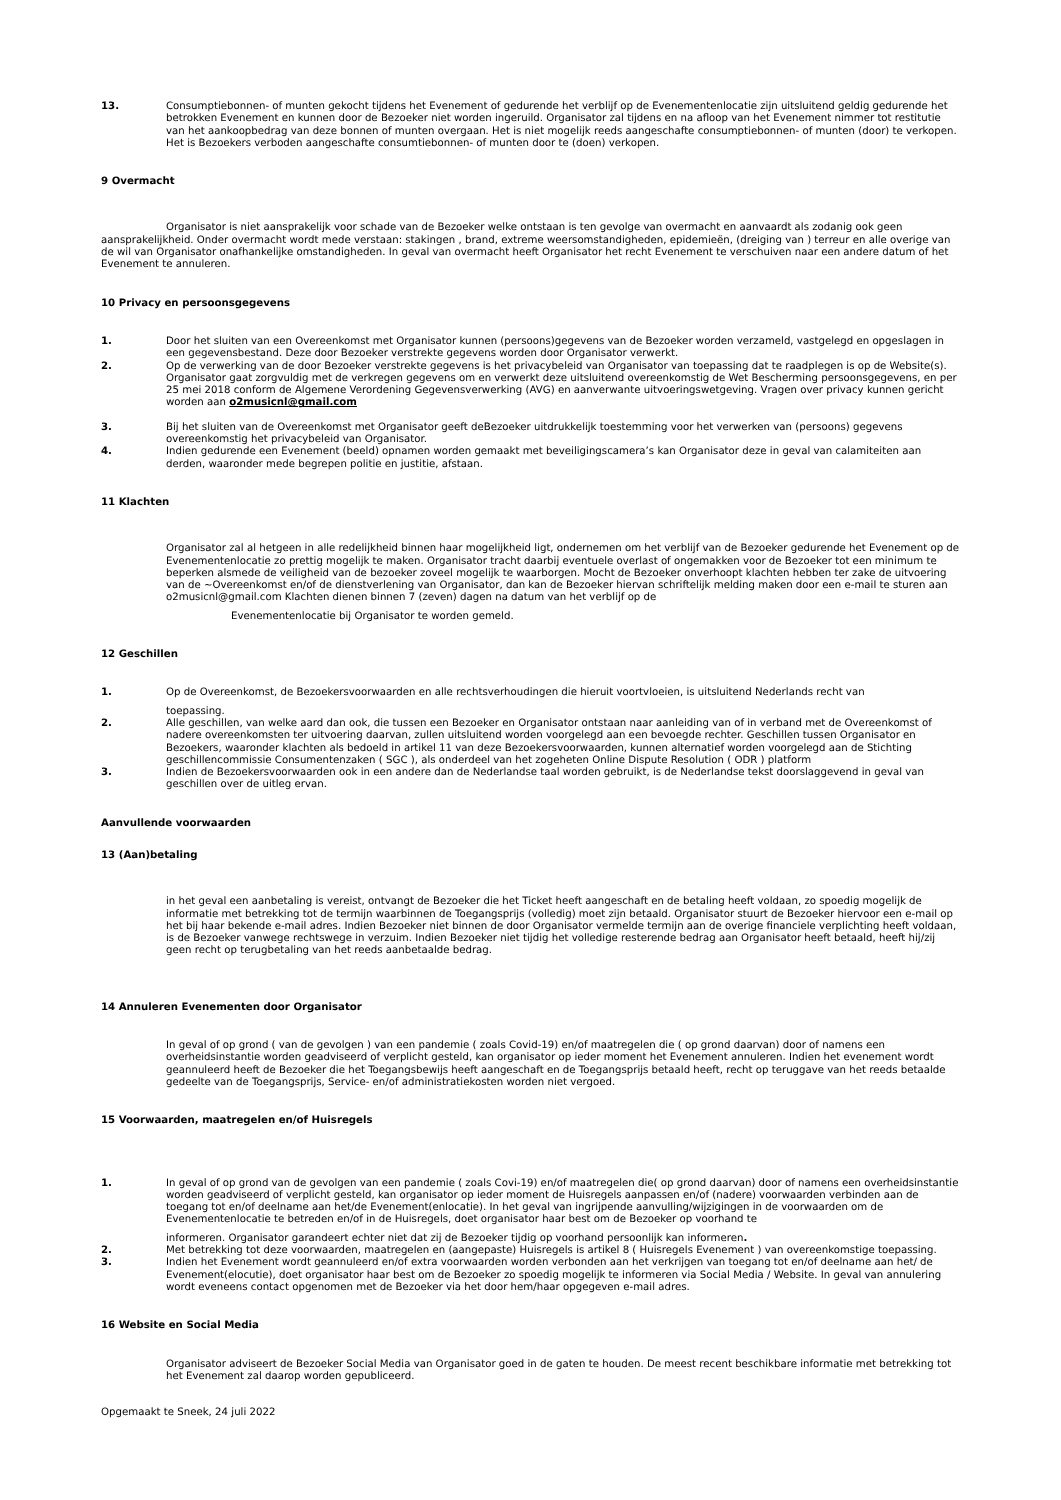13. Consumptiebonnen- of munten gekocht tijdens het Evenement of gedurende het verblijf op de Evenementenlocatie zijn uitsluitend geldig gedurende het betrokken Evenement en kunnen door de Bezoeker niet worden ingeruild. Organisator zal tijdens en na afloop van het Evenement nimmer tot restitutie van het aankoopbedrag van deze bonnen of munten overgaan. Het is niet mogelijk reeds aangeschafte consumptiebonnen- of munten (door) te verkopen. Het is Bezoekers verboden aangeschafte consumtiebonnen- of munten door te (doen) verkopen.
9 Overmacht
Organisator is niet aansprakelijk voor schade van de Bezoeker welke ontstaan is ten gevolge van overmacht en aanvaardt als zodanig ook geen aansprakelijkheid. Onder overmacht wordt mede verstaan: stakingen , brand, extreme weersomstandigheden, epidemieën, (dreiging van ) terreur en alle overige van de wil van Organisator onafhankelijke omstandigheden. In geval van overmacht heeft Organisator het recht Evenement te verschuiven naar een andere datum of het Evenement te annuleren.
10 Privacy en persoonsgegevens
1. Door het sluiten van een Overeenkomst met Organisator kunnen (persoons)gegevens van de Bezoeker worden verzameld, vastgelegd en opgeslagen in een gegevensbestand. Deze door Bezoeker verstrekte gegevens worden door Organisator verwerkt.
2. Op de verwerking van de door Bezoeker verstrekte gegevens is het privacybeleid van Organisator van toepassing dat te raadplegen is op de Website(s). Organisator gaat zorgvuldig met de verkregen gegevens om en verwerkt deze uitsluitend overeenkomstig de Wet Bescherming persoonsgegevens, en per 25 mei 2018 conform de Algemene Verordening Gegevensverwerking (AVG) en aanverwante uitvoeringswetgeving. Vragen over privacy kunnen gericht worden aan o2musicnl@gmail.com
3. Bij het sluiten van de Overeenkomst met Organisator geeft deBezoeker uitdrukkelijk toestemming voor het verwerken van (persoons) gegevens overeenkomstig het privacybeleid van Organisator.
4. Indien gedurende een Evenement (beeld) opnamen worden gemaakt met beveiligingscamera’s kan Organisator deze in geval van calamiteiten aan derden, waaronder mede begrepen politie en justitie, afstaan.
11 Klachten
Organisator zal al hetgeen in alle redelijkheid binnen haar mogelijkheid ligt, ondernemen om het verblijf van de Bezoeker gedurende het Evenement op de Evenementenlocatie zo prettig mogelijk te maken. Organisator tracht daarbij eventuele overlast of ongemakken voor de Bezoeker tot een minimum te beperken alsmede de veiligheid van de bezoeker zoveel mogelijk te waarborgen. Mocht de Bezoeker onverhoopt klachten hebben ter zake de uitvoering van de ~Overeenkomst en/of de dienstverlening van Organisator, dan kan de Bezoeker hiervan schriftelijk melding maken door een e-mail te sturen aan o2musicnl@gmail.com Klachten dienen binnen 7 (zeven) dagen na datum van het verblijf op de
Evenementenlocatie bij Organisator te worden gemeld.
12 Geschillen
1. Op de Overeenkomst, de Bezoekersvoorwaarden en alle rechtsverhoudingen die hieruit voortvloeien, is uitsluitend Nederlands recht van
toepassing.
2. Alle geschillen, van welke aard dan ook, die tussen een Bezoeker en Organisator ontstaan naar aanleiding van of in verband met de Overeenkomst of nadere overeenkomsten ter uitvoering daarvan, zullen uitsluitend worden voorgelegd aan een bevoegde rechter. Geschillen tussen Organisator en Bezoekers, waaronder klachten als bedoeld in artikel 11 van deze Bezoekersvoorwaarden, kunnen alternatief worden voorgelegd aan de Stichting geschillencommissie Consumentenzaken ( SGC ), als onderdeel van het zogeheten Online Dispute Resolution ( ODR ) platform
3. Indien de Bezoekersvoorwaarden ook in een andere dan de Nederlandse taal worden gebruikt, is de Nederlandse tekst doorslaggevend in geval van geschillen over de uitleg ervan.
Aanvullende voorwaarden
13 (Aan)betaling
in het geval een aanbetaling is vereist, ontvangt de Bezoeker die het Ticket heeft aangeschaft en de betaling heeft voldaan, zo spoedig mogelijk de informatie met betrekking tot de termijn waarbinnen de Toegangsprijs (volledig) moet zijn betaald. Organisator stuurt de Bezoeker hiervoor een e-mail op het bij haar bekende e-mail adres. Indien Bezoeker niet binnen de door Organisator vermelde termijn aan de overige financiele verplichting heeft voldaan, is de Bezoeker vanwege rechtswege in verzuim. Indien Bezoeker niet tijdig het volledige resterende bedrag aan Organisator heeft betaald, heeft hij/zij geen recht op terugbetaling van het reeds aanbetaalde bedrag.
14 Annuleren Evenementen door Organisator
In geval of op grond ( van de gevolgen ) van een pandemie ( zoals Covid-19) en/of maatregelen die ( op grond daarvan) door of namens een overheidsinstantie worden geadviseerd of verplicht gesteld, kan organisator op ieder moment het Evenement annuleren. Indien het evenement wordt geannuleerd heeft de Bezoeker die het Toegangsbewijs heeft aangeschaft en de Toegangsprijs betaald heeft, recht op teruggave van het reeds betaalde gedeelte van de Toegangsprijs, Service- en/of administratiekosten worden niet vergoed.
15 Voorwaarden, maatregelen en/of Huisregels
1. In geval of op grond van de gevolgen van een pandemie ( zoals Covi-19) en/of maatregelen die( op grond daarvan) door of namens een overheidsinstantie worden geadviseerd of verplicht gesteld, kan organisator op ieder moment de Huisregels aanpassen en/of (nadere) voorwaarden verbinden aan de toegang tot en/of deelname aan het/de Evenement(enlocatie). In het geval van ingrijpende aanvulling/wijzigingen in de voorwaarden om de Evenementenlocatie te betreden en/of in de Huisregels, doet organisator haar best om de Bezoeker op voorhand te
informeren. Organisator garandeert echter niet dat zij de Bezoeker tijdig op voorhand persoonlijk kan informeren.
2. Met betrekking tot deze voorwaarden, maatregelen en (aangepaste) Huisregels is artikel 8 ( Huisregels Evenement ) van overeenkomstige toepassing.
3. Indien het Evenement wordt geannuleerd en/of extra voorwaarden worden verbonden aan het verkrijgen van toegang tot en/of deelname aan het/ de Evenement(elocutie), doet organisator haar best om de Bezoeker zo spoedig mogelijk te informeren via Social Media / Website. In geval van annulering wordt eveneens contact opgenomen met de Bezoeker via het door hem/haar opgegeven e-mail adres.
16 Website en Social Media
Organisator adviseert de Bezoeker Social Media van Organisator goed in de gaten te houden. De meest recent beschikbare informatie met betrekking tot het Evenement zal daarop worden gepubliceerd.
Opgemaakt te Sneek, 24 juli 2022